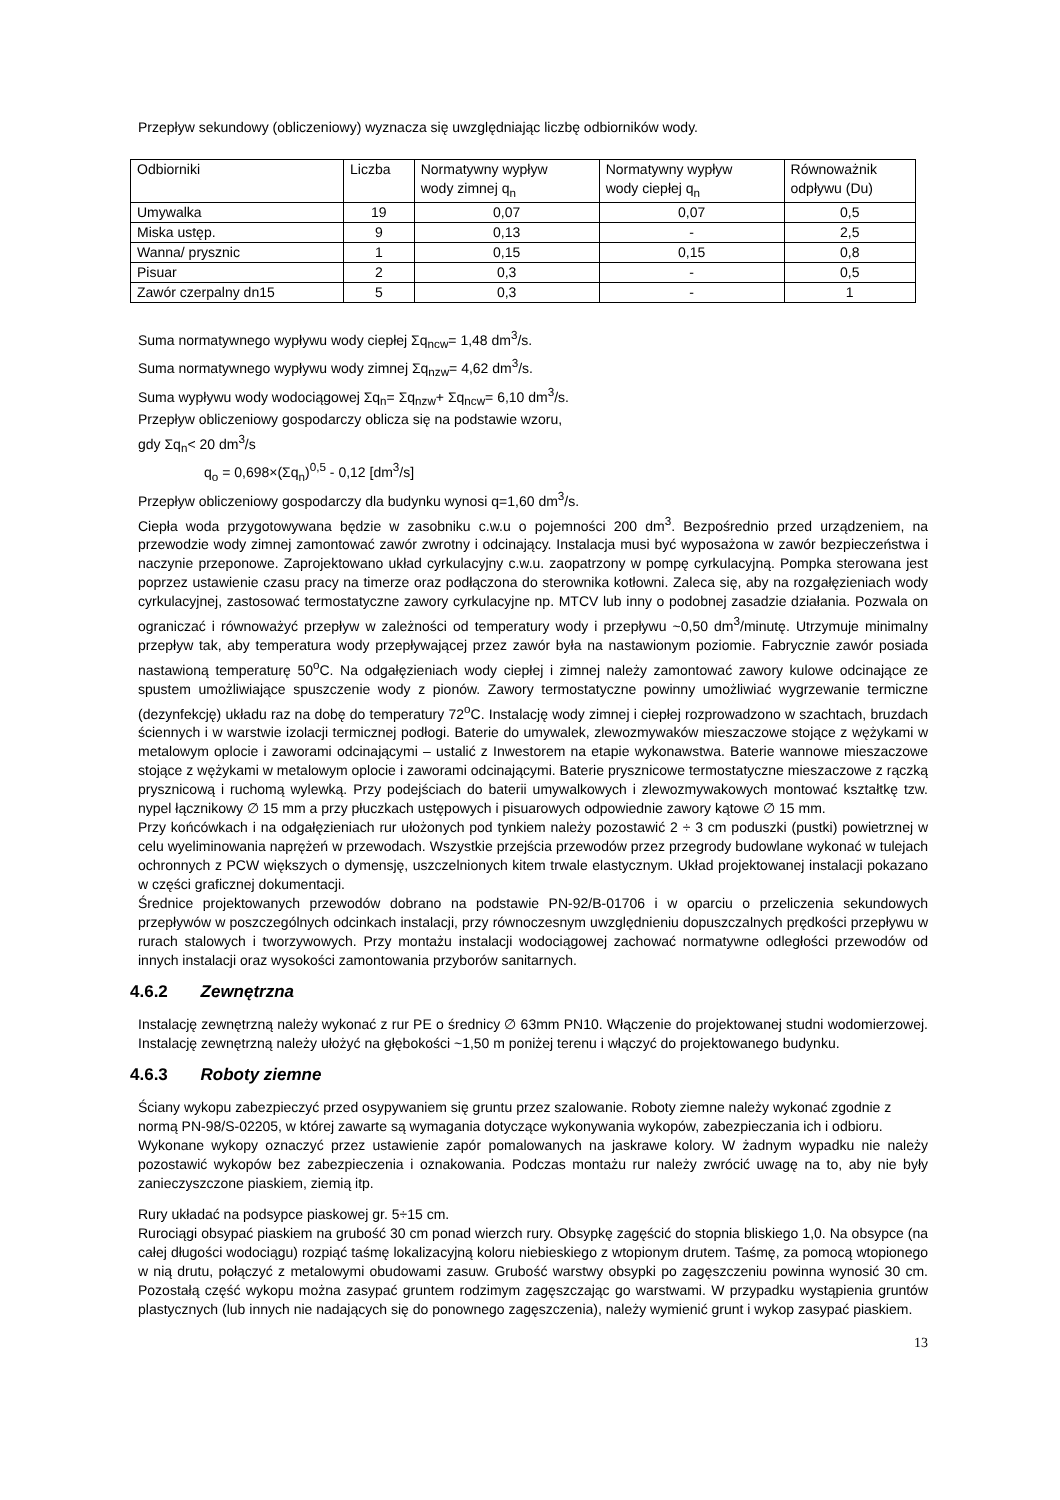Przepływ sekundowy (obliczeniowy) wyznacza się uwzględniając liczbę odbiorników wody.
| Odbiorniki | Liczba | Normatywny wypływ wody zimnej q<sub>n</sub> | Normatywny wypływ wody ciepłej q<sub>n</sub> | Równoważnik odpływu (Du) |
| --- | --- | --- | --- | --- |
| Umywalka | 19 | 0,07 | 0,07 | 0,5 |
| Miska ustęp. | 9 | 0,13 | - | 2,5 |
| Wanna/ prysznic | 1 | 0,15 | 0,15 | 0,8 |
| Pisuar | 2 | 0,3 | - | 0,5 |
| Zawór czerpalny dn15 | 5 | 0,3 | - | 1 |
Suma normatywnego wypływu wody ciepłej Σq<sub>ncw</sub>= 1,48 dm<sup>3</sup>/s.
Suma normatywnego wypływu wody zimnej Σq<sub>nzw</sub>= 4,62 dm<sup>3</sup>/s.
Suma wypływu wody wodociągowej Σq<sub>n</sub>= Σq<sub>nzw</sub>+ Σq<sub>ncw</sub>= 6,10 dm<sup>3</sup>/s.
Przepływ obliczeniowy gospodarczy oblicza się na podstawie wzoru,
gdy Σq<sub>n</sub>< 20 dm<sup>3</sup>/s
q<sub>o</sub> = 0,698×(Σq<sub>n</sub>)<sup>0,5</sup> - 0,12 [dm<sup>3</sup>/s]
Przepływ obliczeniowy gospodarczy dla budynku wynosi q=1,60 dm<sup>3</sup>/s.
Ciepła woda przygotowywana będzie w zasobniku c.w.u o pojemności 200 dm<sup>3</sup>. Bezpośrednio przed urządzeniem, na przewodzie wody zimnej zamontować zawór zwrotny i odcinający. Instalacja musi być wyposażona w zawór bezpieczeństwa i naczynie przeponowe. Zaprojektowano układ cyrkulacyjny c.w.u. zaopatrzony w pompę cyrkulacyjną. Pompka sterowana jest poprzez ustawienie czasu pracy na timerze oraz podłączona do sterownika kotłowni. Zaleca się, aby na rozgałęzieniach wody cyrkulacyjnej, zastosować termostatyczne zawory cyrkulacyjne np. MTCV lub inny o podobnej zasadzie działania. Pozwala on ograniczać i równoważyć przepływ w zależności od temperatury wody i przepływu ~0,50 dm<sup>3</sup>/minutę. Utrzymuje minimalny przepływ tak, aby temperatura wody przepływającej przez zawór była na nastawionym poziomie. Fabrycznie zawór posiada nastawioną temperaturę 50<sup>o</sup>C. Na odgałęzieniach wody ciepłej i zimnej należy zamontować zawory kulowe odcinające ze spustem umożliwiające spuszczenie wody z pionów. Zawory termostatyczne powinny umożliwiać wygrzewanie termiczne (dezynfekcję) układu raz na dobę do temperatury 72<sup>o</sup>C. Instalację wody zimnej i ciepłej rozprowadzono w szachtach, bruzdach ściennych i w warstwie izolacji termicznej podłogi. Baterie do umywalek, zlewozmywaków mieszaczowe stojące z wężykami w metalowym oplocie i zaworami odcinającymi – ustalić z Inwestorem na etapie wykonawstwa. Baterie wannowe mieszaczowe stojące z wężykami w metalowym oplocie i zaworami odcinającymi. Baterie prysznicowe termostatyczne mieszaczowe z rączką prysznicową i ruchomą wylewką. Przy podejściach do baterii umywalkowych i zlewozmywakowych montować kształtkę tzw. nypel łącznikowy ∅ 15 mm a przy płuczkach ustępowych i pisuarowych odpowiednie zawory kątowe ∅ 15 mm.
Przy końcówkach i na odgałęzieniach rur ułożonych pod tynkiem należy pozostawić 2 ÷ 3 cm poduszki (pustki) powietrznej w celu wyeliminowania naprężeń w przewodach. Wszystkie przejścia przewodów przez przegrody budowlane wykonać w tulejach ochronnych z PCW większych o dymensję, uszczelnionych kitem trwale elastycznym. Układ projektowanej instalacji pokazano w części graficznej dokumentacji.
Średnice projektowanych przewodów dobrano na podstawie PN-92/B-01706 i w oparciu o przeliczenia sekundowych przepływów w poszczególnych odcinkach instalacji, przy równoczesnym uwzględnieniu dopuszczalnych prędkości przepływu w rurach stalowych i tworzywowych. Przy montażu instalacji wodociągowej zachować normatywne odległości przewodów od innych instalacji oraz wysokości zamontowania przyborów sanitarnych.
4.6.2 Zewnętrzna
Instalację zewnętrzną należy wykonać z rur PE o średnicy ∅ 63mm PN10. Włączenie do projektowanej studni wodomierzowej. Instalację zewnętrzną należy ułożyć na głębokości ~1,50 m poniżej terenu i włączyć do projektowanego budynku.
4.6.3 Roboty ziemne
Ściany wykopu zabezpieczyć przed osypywaniem się gruntu przez szalowanie. Roboty ziemne należy wykonać zgodnie z normą PN-98/S-02205, w której zawarte są wymagania dotyczące wykonywania wykopów, zabezpieczania ich i odbioru.
Wykonane wykopy oznaczyć przez ustawienie zapór pomalowanych na jaskrawe kolory. W żadnym wypadku nie należy pozostawić wykopów bez zabezpieczenia i oznakowania. Podczas montażu rur należy zwrócić uwagę na to, aby nie były zanieczyszczone piaskiem, ziemią itp.
Rury układać na podsypce piaskowej gr. 5÷15 cm.
Rurociągi obsypać piaskiem na grubość 30 cm ponad wierzch rury. Obsypkę zagęścić do stopnia bliskiego 1,0. Na obsypce (na całej długości wodociągu) rozpiąć taśmę lokalizacyjną koloru niebieskiego z wtopionym drutem. Taśmę, za pomocą wtopionego w nią drutu, połączyć z metalowymi obudowami zasuw. Grubość warstwy obsypki po zagęszczeniu powinna wynosić 30 cm. Pozostałą część wykopu można zasypać gruntem rodzimym zagęszczając go warstwami. W przypadku wystąpienia gruntów plastycznych (lub innych nie nadających się do ponownego zagęszczenia), należy wymienić grunt i wykop zasypać piaskiem.
13